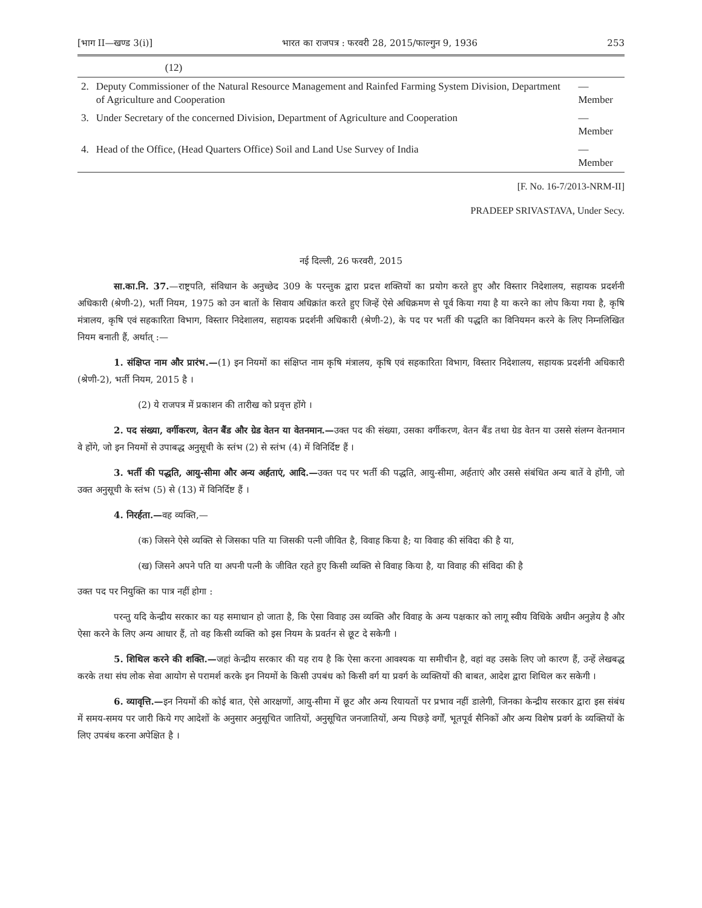[भाग II—खण्ड 3(i)] भारत का राजपत्र : फरवरी 28, 2015/फाल्गुन 9, 1936 253
| | (12) | |
| 2. | Deputy Commissioner of the Natural Resource Management and Rainfed Farming System Division, Department of Agriculture and Cooperation | —Member |
| 3. | Under Secretary of the concerned Division, Department of Agriculture and Cooperation | —Member |
| 4. | Head of the Office, (Head Quarters Office) Soil and Land Use Survey of India | —Member |
[F. No. 16-7/2013-NRM-II]
PRADEEP SRIVASTAVA, Under Secy.
नई दिल्ली, 26 फरवरी, 2015
सा.का.नि. 37.—राष्ट्रपति, संविधान के अनुच्छेद 309 के परन्तुक द्वारा प्रदत्त शक्तियों का प्रयोग करते हुए और विस्तार निदेशालय, सहायक प्रदर्शनी अधिकारी (श्रेणी-2), भर्ती नियम, 1975 को उन बातों के सिवाय अधिक्रांत करते हुए जिन्हें ऐसे अधिक्रमण से पूर्व किया गया है या करने का लोप किया गया है, कृषि मंत्रालय, कृषि एवं सहकारिता विभाग, विस्तार निदेशालय, सहायक प्रदर्शनी अधिकारी (श्रेणी-2), के पद पर भर्ती की पद्धति का विनियमन करने के लिए निम्नलिखित नियम बनाती हैं, अर्थात् :—
1. संक्षिप्त नाम और प्रारंभ.—(1) इन नियमों का संक्षिप्त नाम कृषि मंत्रालय, कृषि एवं सहकारिता विभाग, विस्तार निदेशालय, सहायक प्रदर्शनी अधिकारी (श्रेणी-2), भर्ती नियम, 2015 है ।
(2) ये राजपत्र में प्रकाशन की तारीख को प्रवृत्त होंगे ।
2. पद संख्या, वर्गीकरण, वेतन बैंड और ग्रेड वेतन या वेतनमान.—उक्त पद की संख्या, उसका वर्गीकरण, वेतन बैंड तथा ग्रेड वेतन या उससे संलग्न वेतनमान वे होंगे, जो इन नियमों से उपाबद्ध अनुसूची के स्तंभ (2) से स्तंभ (4) में विनिर्दिष्ट हैं ।
3. भर्ती की पद्धति, आयु-सीमा और अन्य अर्हताएं, आदि.—उक्त पद पर भर्ती की पद्धति, आयु-सीमा, अर्हताएं और उससे संबंधित अन्य बातें वे होंगी, जो उक्त अनुसूची के स्तंभ (5) से (13) में विनिर्दिष्ट हैं ।
4. निरर्हता.—वह व्यक्ति,—
(क) जिसने ऐसे व्यक्ति से जिसका पति या जिसकी पत्नी जीवित है, विवाह किया है; या विवाह की संविदा की है या,
(ख) जिसने अपने पति या अपनी पत्नी के जीवित रहते हुए किसी व्यक्ति से विवाह किया है, या विवाह की संविदा की है
उक्त पद पर नियुक्ति का पात्र नहीं होगा :
परन्तु यदि केन्द्रीय सरकार का यह समाधान हो जाता है, कि ऐसा विवाह उस व्यक्ति और विवाह के अन्य पक्षकार को लागू स्वीय विधिके अधीन अनुज्ञेय है और ऐसा करने के लिए अन्य आधार हैं, तो वह किसी व्यक्ति को इस नियम के प्रवर्तन से छूट दे सकेगी ।
5. शिथिल करने की शक्ति.—जहां केन्द्रीय सरकार की यह राय है कि ऐसा करना आवश्यक या समीचीन है, वहां वह उसके लिए जो कारण हैं, उन्हें लेखबद्ध करके तथा संघ लोक सेवा आयोग से परामर्श करके इन नियमों के किसी उपबंध को किसी वर्ग या प्रवर्ग के व्यक्तियों की बाबत, आदेश द्वारा शिथिल कर सकेगी ।
6. व्यावृत्ति.—इन नियमों की कोई बात, ऐसे आरक्षणों, आयु-सीमा में छूट और अन्य रियायतों पर प्रभाव नहीं डालेगी, जिनका केन्द्रीय सरकार द्वारा इस संबंध में समय-समय पर जारी किये गए आदेशों के अनुसार अनुसूचित जातियों, अनुसूचित जनजातियों, अन्य पिछड़े वर्गों, भूतपूर्व सैनिकों और अन्य विशेष प्रवर्ग के व्यक्तियों के लिए उपबंध करना अपेक्षित है ।